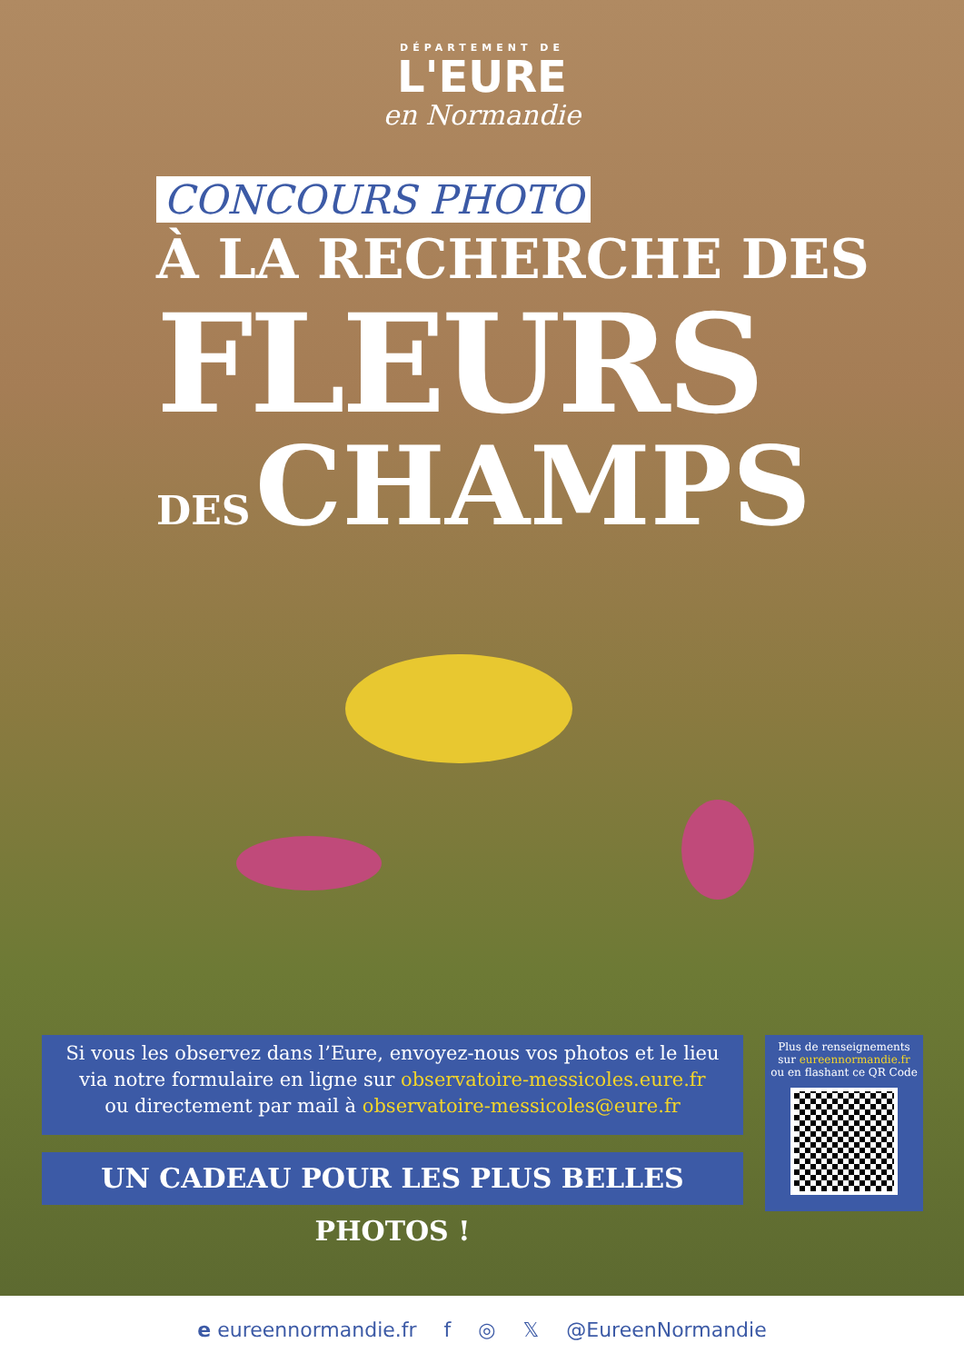DÉPARTEMENT DE
L'EURE
en Normandie
CONCOURS PHOTO
À LA RECHERCHE DES
FLEURS
DES CHAMPS
Si vous les observez dans l’Eure, envoyez-nous vos photos et le lieu
via notre formulaire en ligne sur observatoire-messicoles.eure.fr
ou directement par mail à observatoire-messicoles@eure.fr
UN CADEAU POUR LES PLUS BELLES PHOTOS !
Plus de renseignements
sur eureennormandie.fr
ou en flashant ce QR Code
e eureennormandie.fr f ◎ 𝕏 @EureenNormandie